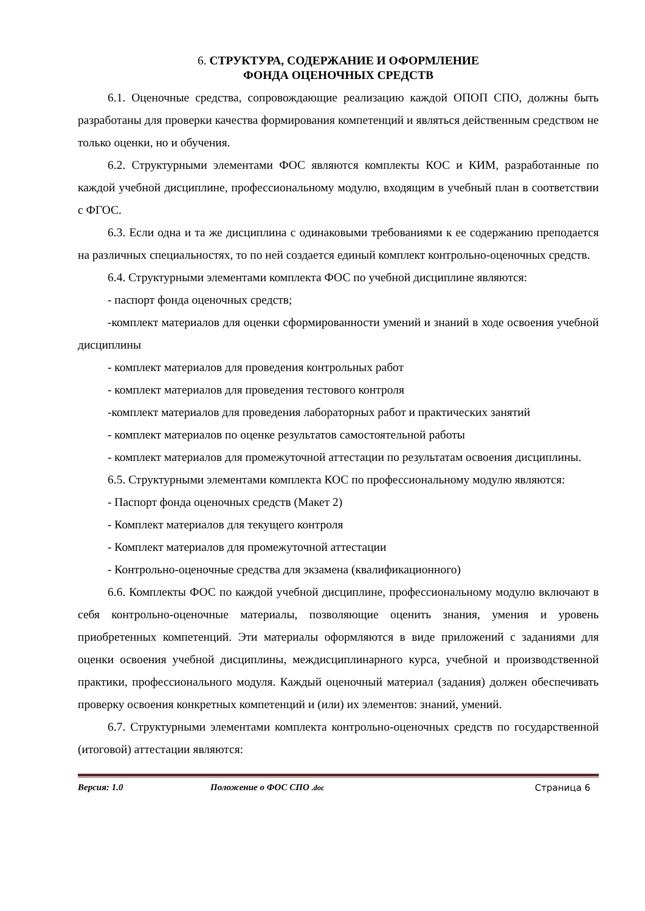6. СТРУКТУРА, СОДЕРЖАНИЕ И ОФОРМЛЕНИЕ
ФОНДА ОЦЕНОЧНЫХ СРЕДСТВ
6.1. Оценочные средства, сопровождающие реализацию каждой ОПОП СПО, должны быть разработаны для проверки качества формирования компетенций и являться действенным средством не только оценки, но и обучения.
6.2. Структурными элементами ФОС являются комплекты КОС и КИМ, разработанные по каждой учебной дисциплине, профессиональному модулю, входящим в учебный план в соответствии с ФГОС.
6.3. Если одна и та же дисциплина с одинаковыми требованиями к ее содержанию преподается на различных специальностях, то по ней создается единый комплект контрольно-оценочных средств.
6.4. Структурными элементами комплекта ФОС по учебной дисциплине являются:
- паспорт фонда оценочных средств;
-комплект материалов для оценки сформированности умений и знаний в ходе освоения учебной дисциплины
- комплект материалов для проведения контрольных работ
- комплект материалов для проведения тестового контроля
-комплект материалов для проведения лабораторных работ и практических занятий
- комплект материалов по оценке результатов самостоятельной работы
- комплект материалов для промежуточной аттестации по результатам освоения дисциплины.
6.5. Структурными элементами комплекта КОС по профессиональному модулю являются:
- Паспорт фонда оценочных средств (Макет 2)
- Комплект материалов для текущего контроля
- Комплект материалов для промежуточной аттестации
- Контрольно-оценочные средства для экзамена (квалификационного)
6.6. Комплекты ФОС по каждой учебной дисциплине, профессиональному модулю включают в себя контрольно-оценочные материалы, позволяющие оценить знания, умения и уровень приобретенных компетенций. Эти материалы оформляются в виде приложений с заданиями для оценки освоения учебной дисциплины, междисциплинарного курса, учебной и производственной практики, профессионального модуля. Каждый оценочный материал (задания) должен обеспечивать проверку освоения конкретных компетенций и (или) их элементов: знаний, умений.
6.7. Структурными элементами комплекта контрольно-оценочных средств по государственной (итоговой) аттестации являются:
Версия: 1.0 Положение о ФОС СПО .doc Страница 6